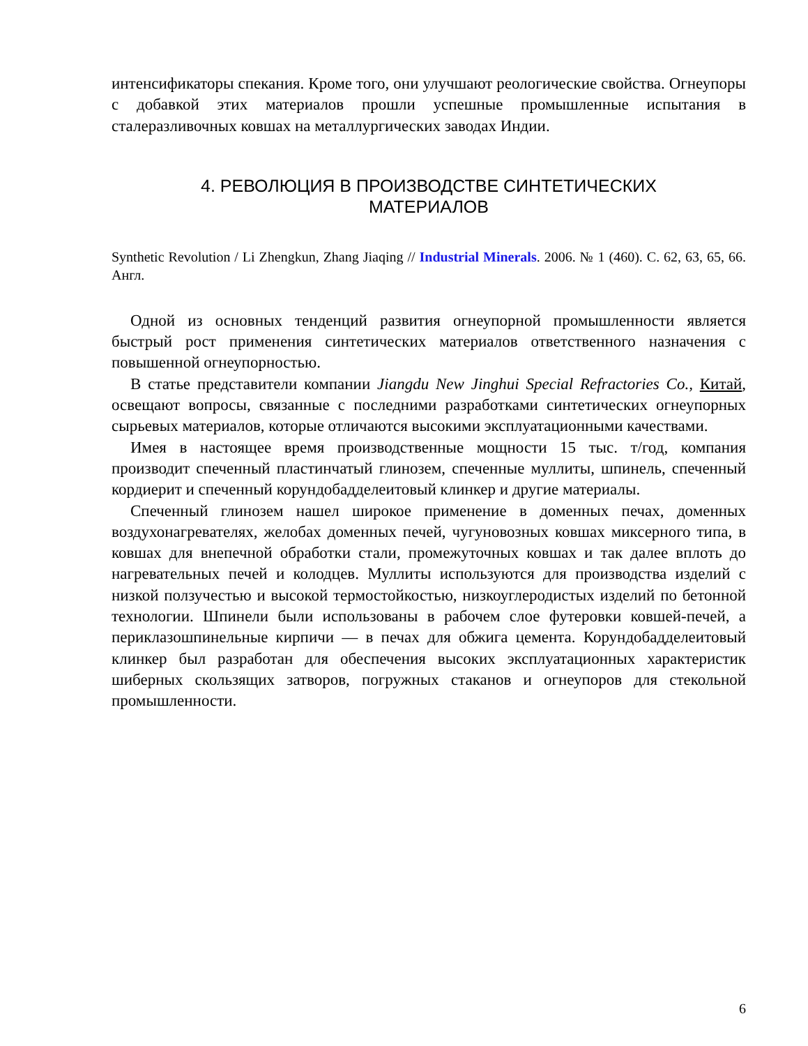интенсификаторы спекания. Кроме того, они улучшают реологические свойства. Огнеупоры с добавкой этих материалов прошли успешные промышленные испытания в сталеразливочных ковшах на металлургических заводах Индии.
4. РЕВОЛЮЦИЯ В ПРОИЗВОДСТВЕ СИНТЕТИЧЕСКИХ
МАТЕРИАЛОВ
Synthetic Revolution / Li Zhengkun, Zhang Jiaqing // Industrial Minerals. 2006. № 1 (460). С. 62, 63, 65, 66. Англ.
Одной из основных тенденций развития огнеупорной промышленности является быстрый рост применения синтетических материалов ответственного назначения с повышенной огнеупорностью.
В статье представители компании Jiangdu New Jinghui Special Refractories Co., Китай, освещают вопросы, связанные с последними разработками синтетических огнеупорных сырьевых материалов, которые отличаются высокими эксплуатационными качествами.
Имея в настоящее время производственные мощности 15 тыс. т/год, компания производит спеченный пластинчатый глинозем, спеченные муллиты, шпинель, спеченный кордиерит и спеченный корундобадделеитовый клинкер и другие материалы.
Спеченный глинозем нашел широкое применение в доменных печах, доменных воздухонагревателях, желобах доменных печей, чугуновозных ковшах миксерного типа, в ковшах для внепечной обработки стали, промежуточных ковшах и так далее вплоть до нагревательных печей и колодцев. Муллиты используются для производства изделий с низкой ползучестью и высокой термостойкостью, низкоуглеродистых изделий по бетонной технологии. Шпинели были использованы в рабочем слое футеровки ковшей-печей, а периклазошпинельные кирпичи — в печах для обжига цемента. Корундобадделеитовый клинкер был разработан для обеспечения высоких эксплуатационных характеристик шиберных скользящих затворов, погружных стаканов и огнеупоров для стекольной промышленности.
6